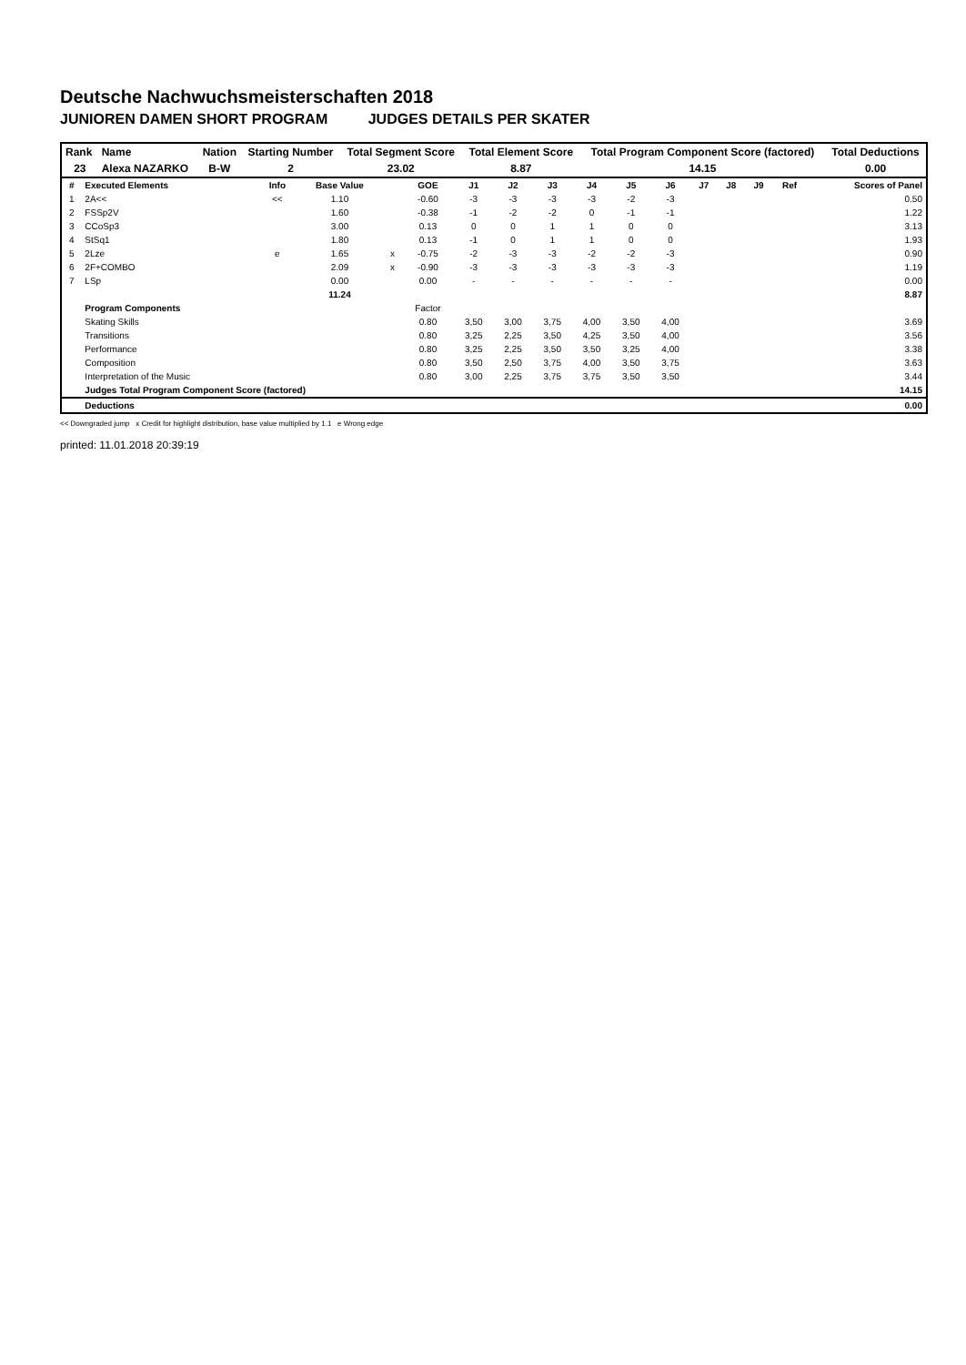Deutsche Nachwuchsmeisterschaften 2018
JUNIOREN DAMEN SHORT PROGRAM JUDGES DETAILS PER SKATER
| Rank | Name | Nation | Starting Number | Total Segment Score | Total Element Score | Total Program Component Score (factored) | Total Deductions |
| --- | --- | --- | --- | --- | --- | --- | --- |
| 23 | Alexa NAZARKO | B-W | 2 | 23.02 | 8.87 | 14.15 | 0.00 |
| # | Executed Elements | Info | Base Value | | GOE | J1 | J2 | J3 | J4 | J5 | J6 | J7 | J8 | J9 | Ref | Scores of Panel |
| --- | --- | --- | --- | --- | --- | --- | --- | --- | --- | --- | --- | --- | --- | --- | --- | --- |
| 1 | 2A<< | << | 1.10 | | -0.60 | -3 | -3 | -3 | -3 | -2 | -3 | | | | | 0.50 |
| 2 | FSSp2V | | 1.60 | | -0.38 | -1 | -2 | -2 | 0 | -1 | -1 | | | | | 1.22 |
| 3 | CCoSp3 | | 3.00 | | 0.13 | 0 | 0 | 1 | 1 | 0 | 0 | | | | | 3.13 |
| 4 | StSq1 | | 1.80 | | 0.13 | -1 | 0 | 1 | 1 | 0 | 0 | | | | | 1.93 |
| 5 | 2Lze | e | 1.65 | x | -0.75 | -2 | -3 | -3 | -2 | -2 | -3 | | | | | 0.90 |
| 6 | 2F+COMBO | | 2.09 | x | -0.90 | -3 | -3 | -3 | -3 | -3 | -3 | | | | | 1.19 |
| 7 | LSp | | 0.00 | | 0.00 | - | - | - | - | - | - | | | | | 0.00 |
| | | | 11.24 | | | | | | | | | | | | | 8.87 |
| | Program Components | | | | Factor | | | | | | | | | | | |
| | Skating Skills | | | | 0.80 | 3,50 | 3,00 | 3,75 | 4,00 | 3,50 | 4,00 | | | | | 3.69 |
| | Transitions | | | | 0.80 | 3,25 | 2,25 | 3,50 | 4,25 | 3,50 | 4,00 | | | | | 3.56 |
| | Performance | | | | 0.80 | 3,25 | 2,25 | 3,50 | 3,50 | 3,25 | 4,00 | | | | | 3.38 |
| | Composition | | | | 0.80 | 3,50 | 2,50 | 3,75 | 4,00 | 3,50 | 3,75 | | | | | 3.63 |
| | Interpretation of the Music | | | | 0.80 | 3,00 | 2,25 | 3,75 | 3,75 | 3,50 | 3,50 | | | | | 3.44 |
| | Judges Total Program Component Score (factored) | | | | | | | | | | | | | | | 14.15 |
| | Deductions | | | | | | | | | | | | | | | 0.00 |
<< Downgraded jump x Credit for highlight distribution, base value multiplied by 1.1 e Wrong edge
printed: 11.01.2018 20:39:19